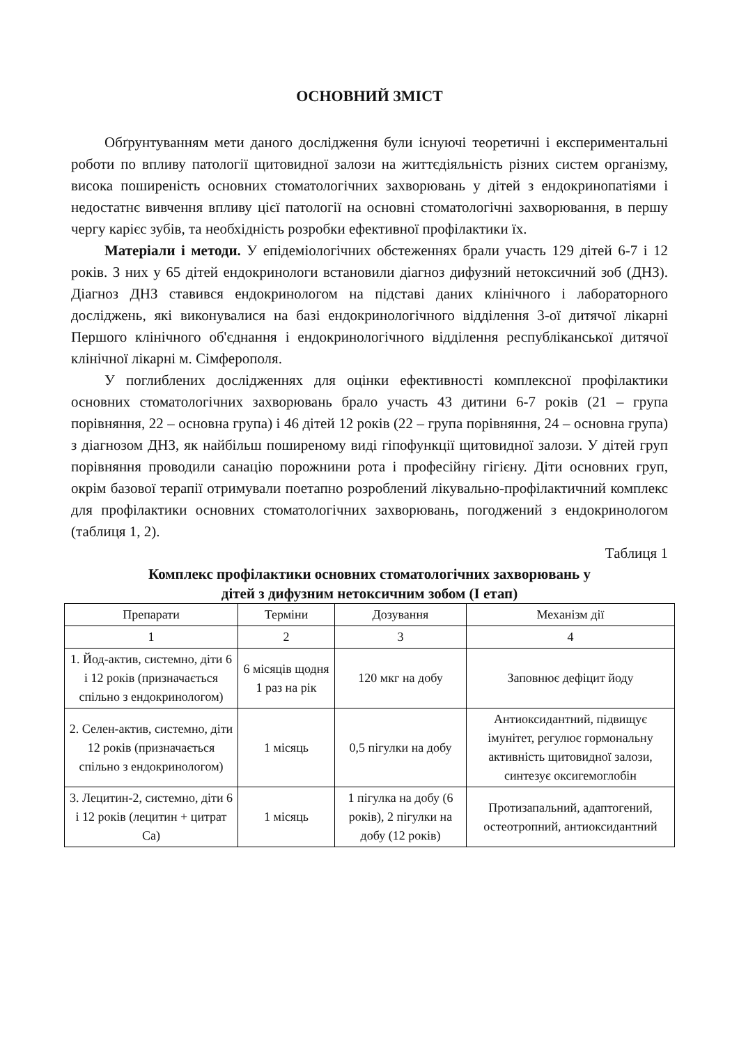ОСНОВНИЙ ЗМІСТ
Обґрунтуванням мети даного дослідження були існуючі теоретичні і експериментальні роботи по впливу патології щитовидної залози на життєдіяльність різних систем організму, висока поширеність основних стоматологічних захворювань у дітей з ендокринопатіями і недостатнє вивчення впливу цієї патології на основні стоматологічні захворювання, в першу чергу карієс зубів, та необхідність розробки ефективної профілактики їх.
Матеріали і методи. У епідеміологічних обстеженнях брали участь 129 дітей 6-7 і 12 років. З них у 65 дітей ендокринологи встановили діагноз дифузний нетоксичний зоб (ДНЗ). Діагноз ДНЗ ставився ендокринологом на підставі даних клінічного і лабораторного досліджень, які виконувалися на базі ендокринологічного відділення 3-ої дитячої лікарні Першого клінічного об'єднання і ендокринологічного відділення республіканської дитячої клінічної лікарні м. Сімферополя.
У поглиблених дослідженнях для оцінки ефективності комплексної профілактики основних стоматологічних захворювань брало участь 43 дитини 6-7 років (21 – група порівняння, 22 – основна група) і 46 дітей 12 років (22 – група порівняння, 24 – основна група) з діагнозом ДНЗ, як найбільш поширеному виді гіпофункції щитовидної залози. У дітей груп порівняння проводили санацію порожнини рота і професійну гігієну. Діти основних груп, окрім базової терапії отримували поетапно розроблений лікувально-профілактичний комплекс для профілактики основних стоматологічних захворювань, погоджений з ендокринологом (таблиця 1, 2).
Таблиця 1
Комплекс профілактики основних стоматологічних захворювань у
дітей з дифузним нетоксичним зобом (I етап)
| Препарати | Терміни | Дозування | Механізм дії |
| --- | --- | --- | --- |
| 1 | 2 | 3 | 4 |
| 1. Йод-актив, системно, діти 6 і 12 років (призначається спільно з ендокринологом) | 6 місяців щодня 1 раз на рік | 120 мкг на добу | Заповнює дефіцит йоду |
| 2. Селен-актив, системно, діти 12 років (призначається спільно з ендокринологом) | 1 місяць | 0,5 пігулки на добу | Антиоксидантний, підвищує імунітет, регулює гормональну активність щитовидної залози, синтезує оксигемоглобін |
| 3. Лецитин-2, системно, діти 6 і 12 років (лецитин + цитрат Са) | 1 місяць | 1 пігулка на добу (6 років), 2 пігулки на добу (12 років) | Протизапальний, адаптогений, остеотропний, антиоксидантний |